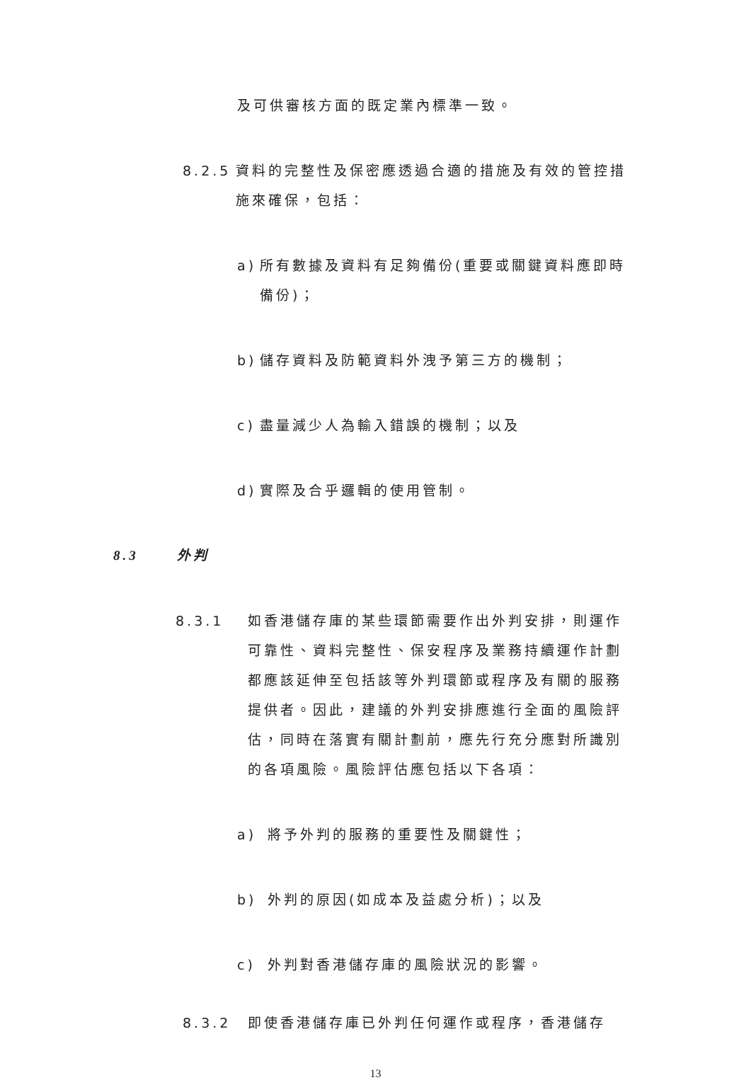及可供審核方面的既定業內標準一致。
8.2.5
資料的完整性及保密應透過合適的措施及有效的管控措施來確保，包括：
a) 所有數據及資料有足夠備份(重要或關鍵資料應即時備份)；
b) 儲存資料及防範資料外洩予第三方的機制；
c) 盡量減少人為輸入錯誤的機制；以及
d) 實際及合乎邏輯的使用管制。
8.3 外判
8.3.1 如香港儲存庫的某些環節需要作出外判安排，則運作可靠性、資料完整性、保安程序及業務持續運作計劃都應該延伸至包括該等外判環節或程序及有關的服務提供者。因此，建議的外判安排應進行全面的風險評估，同時在落實有關計劃前，應先行充分應對所識別的各項風險。風險評估應包括以下各項：
a) 將予外判的服務的重要性及關鍵性；
b) 外判的原因(如成本及益處分析)；以及
c) 外判對香港儲存庫的風險狀況的影響。
8.3.2 即使香港儲存庫已外判任何運作或程序，香港儲存
13